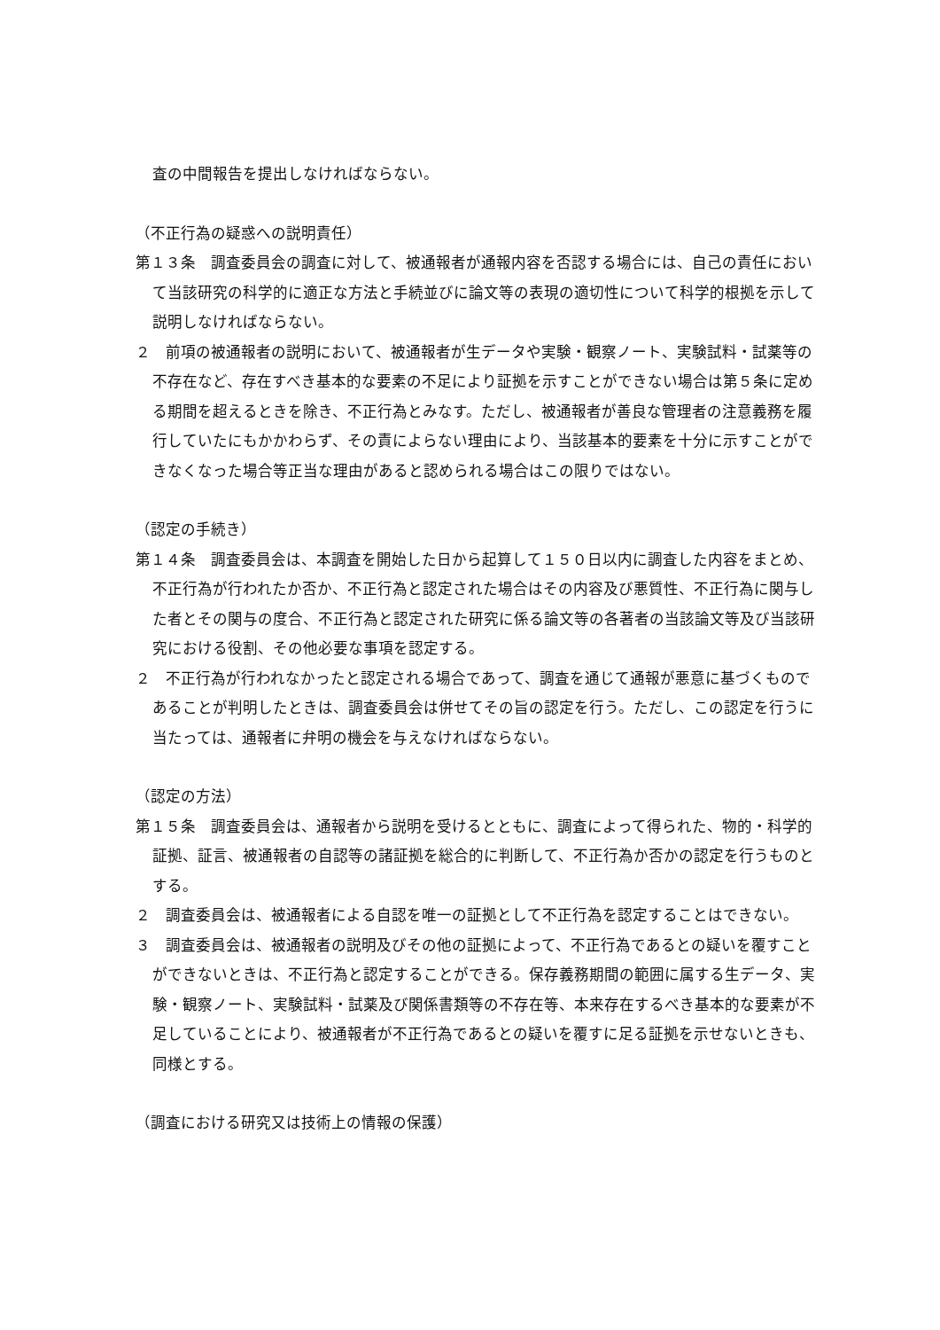査の中間報告を提出しなければならない。
（不正行為の疑惑への説明責任）
第１３条　調査委員会の調査に対して、被通報者が通報内容を否認する場合には、自己の責任において当該研究の科学的に適正な方法と手続並びに論文等の表現の適切性について科学的根拠を示して説明しなければならない。
２　前項の被通報者の説明において、被通報者が生データや実験・観察ノート、実験試料・試薬等の不存在など、存在すべき基本的な要素の不足により証拠を示すことができない場合は第５条に定める期間を超えるときを除き、不正行為とみなす。ただし、被通報者が善良な管理者の注意義務を履行していたにもかかわらず、その責によらない理由により、当該基本的要素を十分に示すことができなくなった場合等正当な理由があると認められる場合はこの限りではない。
（認定の手続き）
第１４条　調査委員会は、本調査を開始した日から起算して１５０日以内に調査した内容をまとめ、不正行為が行われたか否か、不正行為と認定された場合はその内容及び悪質性、不正行為に関与した者とその関与の度合、不正行為と認定された研究に係る論文等の各著者の当該論文等及び当該研究における役割、その他必要な事項を認定する。
２　不正行為が行われなかったと認定される場合であって、調査を通じて通報が悪意に基づくものであることが判明したときは、調査委員会は併せてその旨の認定を行う。ただし、この認定を行うに当たっては、通報者に弁明の機会を与えなければならない。
（認定の方法）
第１５条　調査委員会は、通報者から説明を受けるとともに、調査によって得られた、物的・科学的証拠、証言、被通報者の自認等の諸証拠を総合的に判断して、不正行為か否かの認定を行うものとする。
２　調査委員会は、被通報者による自認を唯一の証拠として不正行為を認定することはできない。
３　調査委員会は、被通報者の説明及びその他の証拠によって、不正行為であるとの疑いを覆すことができないときは、不正行為と認定することができる。保存義務期間の範囲に属する生データ、実験・観察ノート、実験試料・試薬及び関係書類等の不存在等、本来存在するべき基本的な要素が不足していることにより、被通報者が不正行為であるとの疑いを覆すに足る証拠を示せないときも、同様とする。
（調査における研究又は技術上の情報の保護）